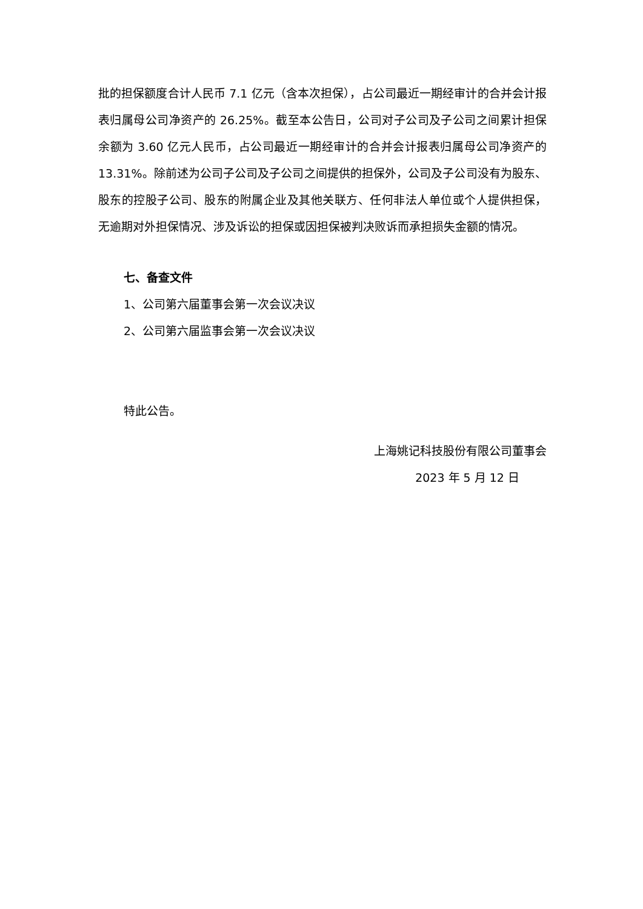批的担保额度合计人民币 7.1 亿元（含本次担保），占公司最近一期经审计的合并会计报表归属母公司净资产的 26.25%。截至本公告日，公司对子公司及子公司之间累计担保余额为 3.60 亿元人民币，占公司最近一期经审计的合并会计报表归属母公司净资产的 13.31%。除前述为公司子公司及子公司之间提供的担保外，公司及子公司没有为股东、股东的控股子公司、股东的附属企业及其他关联方、任何非法人单位或个人提供担保，无逾期对外担保情况、涉及诉讼的担保或因担保被判决败诉而承担损失金额的情况。
七、备查文件
1、公司第六届董事会第一次会议决议
2、公司第六届监事会第一次会议决议
特此公告。
上海姚记科技股份有限公司董事会
2023 年 5 月 12 日